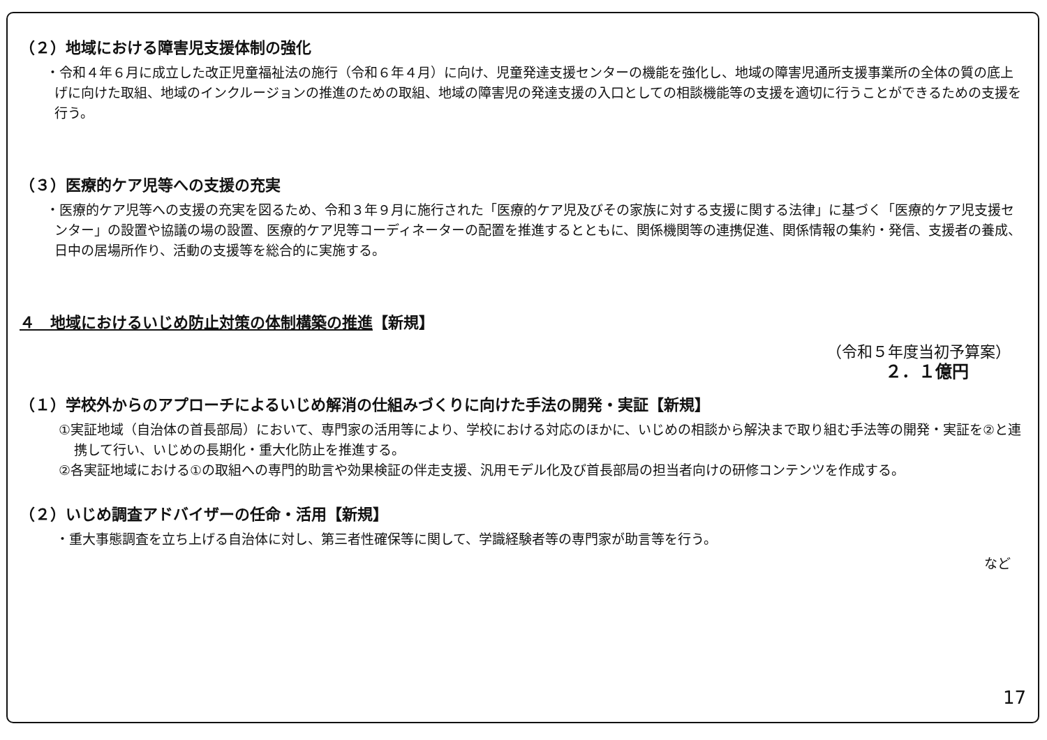（２）地域における障害児支援体制の強化
・令和４年６月に成立した改正児童福祉法の施行（令和６年４月）に向け、児童発達支援センターの機能を強化し、地域の障害児通所支援事業所の全体の質の底上げに向けた取組、地域のインクルージョンの推進のための取組、地域の障害児の発達支援の入口としての相談機能等の支援を適切に行うことができるための支援を行う。
（３）医療的ケア児等への支援の充実
・医療的ケア児等への支援の充実を図るため、令和３年９月に施行された「医療的ケア児及びその家族に対する支援に関する法律」に基づく「医療的ケア児支援センター」の設置や協議の場の設置、医療的ケア児等コーディネーターの配置を推進するとともに、関係機関等の連携促進、関係情報の集約・発信、支援者の養成、日中の居場所作り、活動の支援等を総合的に実施する。
４　地域におけるいじめ防止対策の体制構築の推進【新規】
（令和５年度当初予算案）
２．１億円
（１）学校外からのアプローチによるいじめ解消の仕組みづくりに向けた手法の開発・実証【新規】
①実証地域（自治体の首長部局）において、専門家の活用等により、学校における対応のほかに、いじめの相談から解決まで取り組む手法等の開発・実証を②と連携して行い、いじめの長期化・重大化防止を推進する。
②各実証地域における①の取組への専門的助言や効果検証の伴走支援、汎用モデル化及び首長部局の担当者向けの研修コンテンツを作成する。
（２）いじめ調査アドバイザーの任命・活用【新規】
・重大事態調査を立ち上げる自治体に対し、第三者性確保等に関して、学識経験者等の専門家が助言等を行う。
など
17